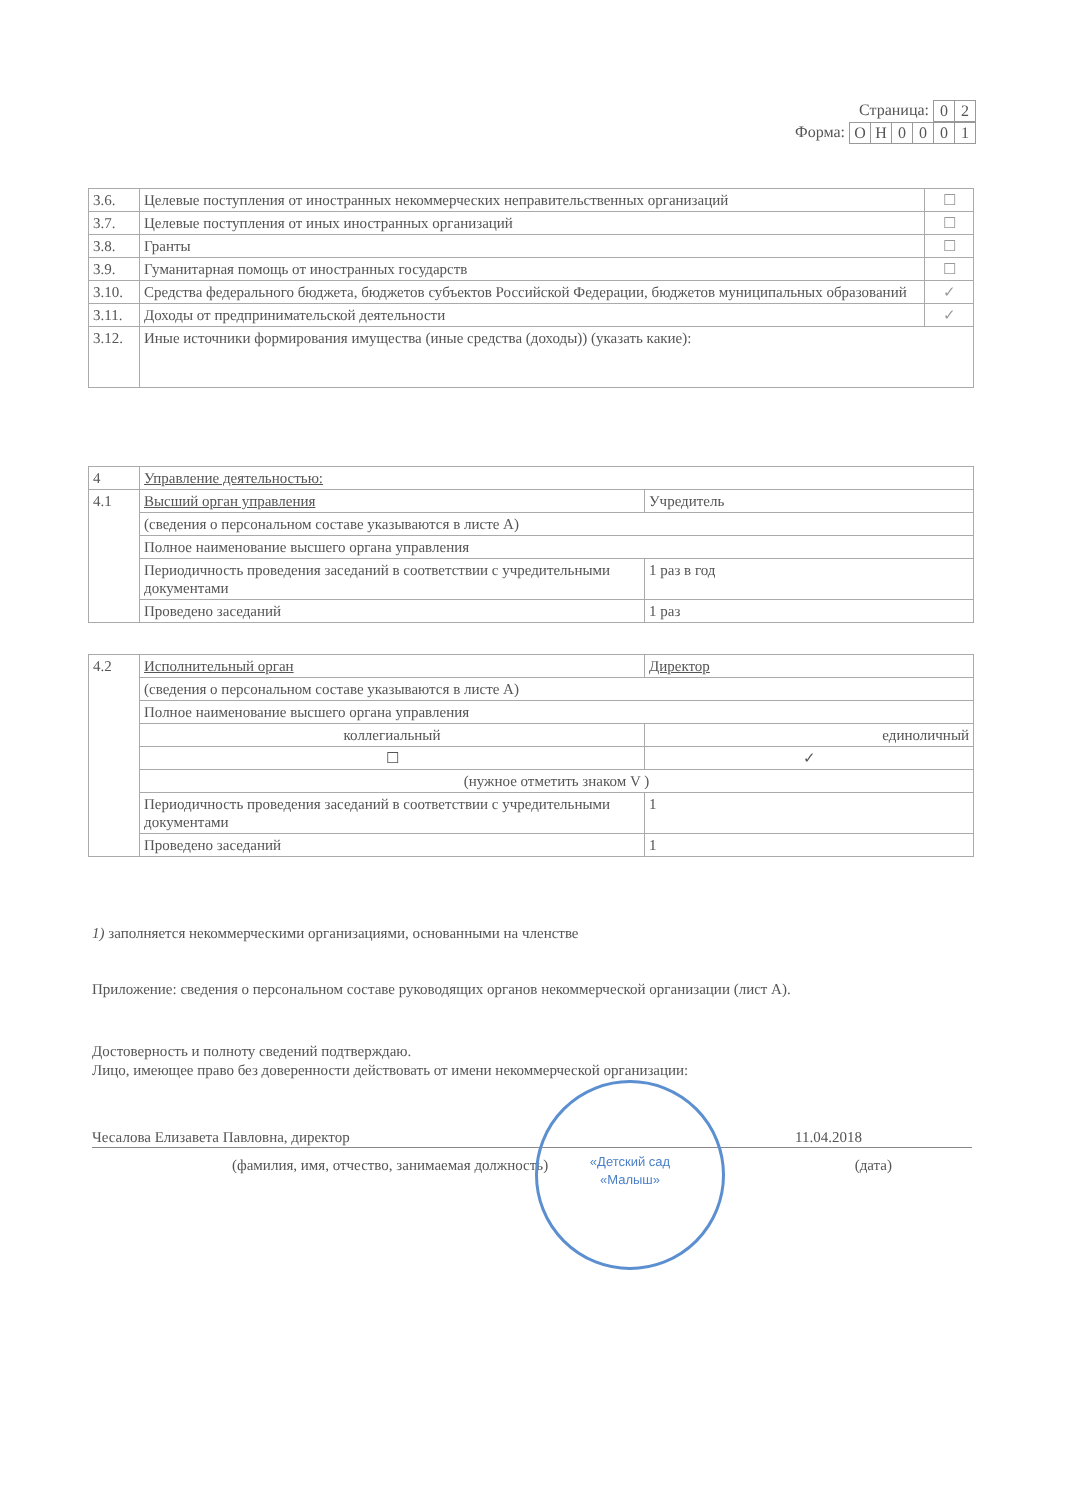Страница:
| 0 | 2 |
Форма:
| О | Н | 0 | 0 | 0 | 1 |
| 3.6. | Целевые поступления от иностранных некоммерческих неправительственных организаций | ☐ |
| 3.7. | Целевые поступления от иных иностранных организаций | ☐ |
| 3.8. | Гранты | ☐ |
| 3.9. | Гуманитарная помощь от иностранных государств | ☐ |
| 3.10. | Средства федерального бюджета, бюджетов субъектов Российской Федерации, бюджетов муниципальных образований | ✓ |
| 3.11. | Доходы от предпринимательской деятельности | ✓ |
| 3.12. | Иные источники формирования имущества (иные средства (доходы)) (указать какие): | |
| 4 | Управление деятельностью: | |
| 4.1 | Высший орган управления | Учредитель |
| | (сведения о персональном составе указываются в листе А) | |
| | Полное наименование высшего органа управления | |
| | Периодичность проведения заседаний в соответствии с учредительными документами | 1 раз в год |
| | Проведено заседаний | 1 раз |
| 4.2 | Исполнительный орган | Директор |
| | (сведения о персональном составе указываются в листе А) | |
| | Полное наименование высшего органа управления | |
| | коллегиальный | единоличный |
| | ☐ | ✓ |
| | (нужное отметить знаком V ) | |
| | Периодичность проведения заседаний в соответствии с учредительными документами | 1 |
| | Проведено заседаний | 1 |
1) заполняется некоммерческими организациями, основанными на членстве
Приложение: сведения о персональном составе руководящих органов некоммерческой организации (лист А).
Достоверность и полноту сведений подтверждаю.
Лицо, имеющее право без доверенности действовать от имени некоммерческой организации:
Чесалова Елизавета Павловна, директор 11.04.2018
(фамилия, имя, отчество, занимаемая должность) (дата)
«Детский сад
«Малыш»